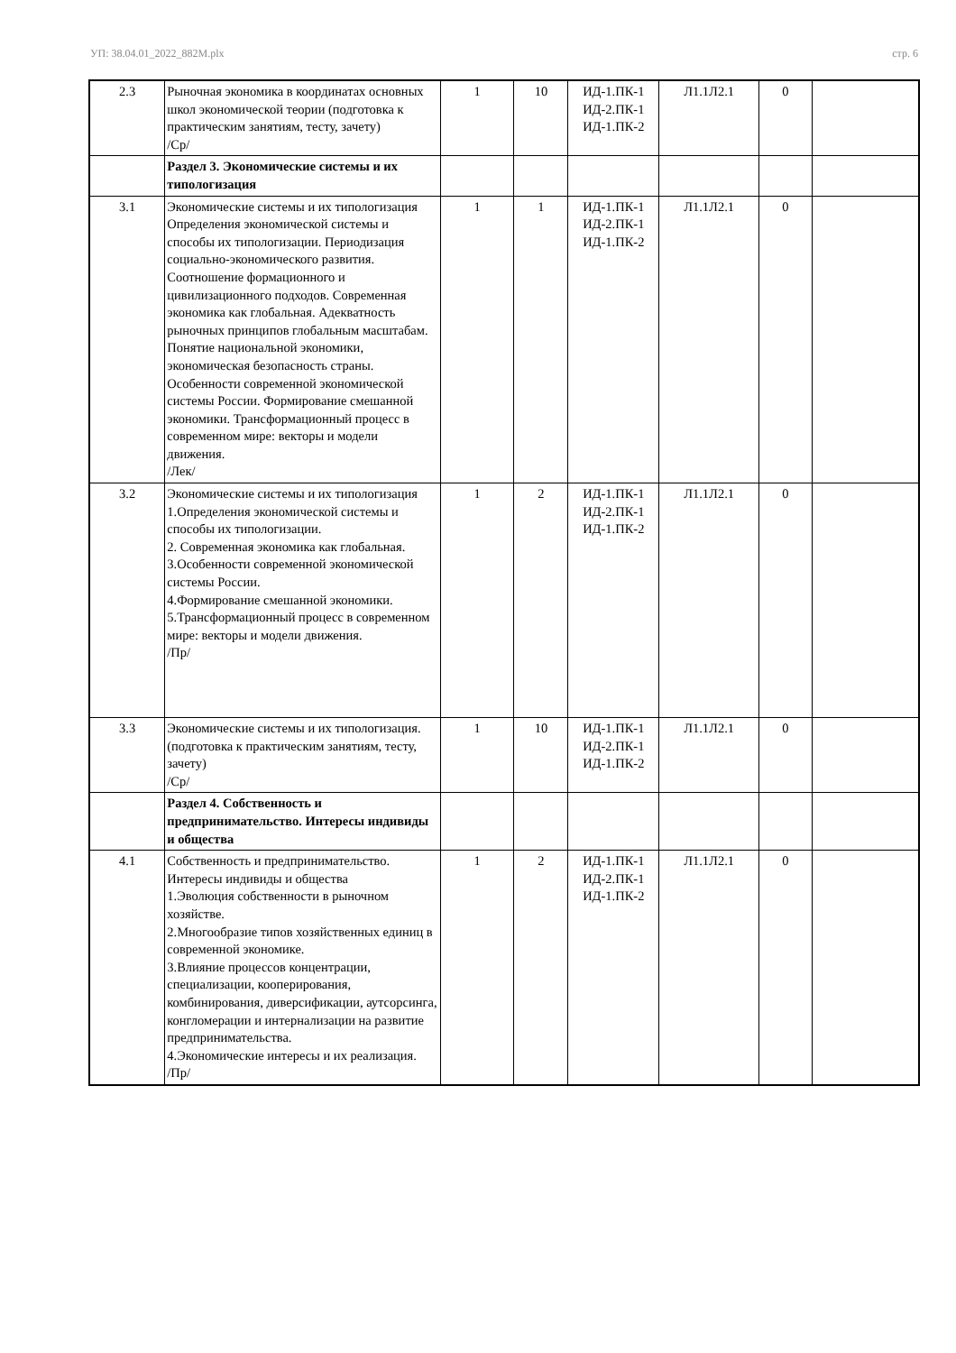УП: 38.04.01_2022_882М.plx стр. 6
| 2.3 | Рыночная экономика в координатах основных школ экономической теории (подготовка к практическим занятиям, тесту, зачету) /Ср/ | 1 | 10 | ИД-1.ПК-1 ИД-2.ПК-1 ИД-1.ПК-2 | Л1.1Л2.1 | 0 | |
| | Раздел 3. Экономические системы и их типологизация | | | | | | |
| 3.1 | Экономические системы и их типологизация Определения экономической системы и способы их типологизации. Периодизация социально-экономического развития. Соотношение формационного и цивилизационного подходов. Современная экономика как глобальная. Адекватность рыночных принципов глобальным масштабам. Понятие национальной экономики, экономическая безопасность страны. Особенности современной экономической системы России. Формирование смешанной экономики. Трансформационный процесс в современном мире: векторы и модели движения. /Лек/ | 1 | 1 | ИД-1.ПК-1 ИД-2.ПК-1 ИД-1.ПК-2 | Л1.1Л2.1 | 0 | |
| 3.2 | Экономические системы и их типологизация 1.Определения экономической системы и способы их типологизации. 2. Современная экономика как глобальная. 3.Особенности современной экономической системы России. 4.Формирование смешанной экономики. 5.Трансформационный процесс в современном мире: векторы и модели движения. /Пр/ | 1 | 2 | ИД-1.ПК-1 ИД-2.ПК-1 ИД-1.ПК-2 | Л1.1Л2.1 | 0 | |
| 3.3 | Экономические системы и их типологизация. (подготовка к практическим занятиям, тесту, зачету) /Ср/ | 1 | 10 | ИД-1.ПК-1 ИД-2.ПК-1 ИД-1.ПК-2 | Л1.1Л2.1 | 0 | |
| | Раздел 4. Собственность и предпринимательство. Интересы индивиды и общества | | | | | | |
| 4.1 | Собственность и предпринимательство. Интересы индивиды и общества 1.Эволюция собственности в рыночном хозяйстве. 2.Многообразие типов хозяйственных единиц в современной экономике. 3.Влияние процессов концентрации, специализации, кооперирования, комбинирования, диверсификации, аутсорсинга, конгломерации и интернализации на развитие предпринимательства. 4.Экономические интересы и их реализация. /Пр/ | 1 | 2 | ИД-1.ПК-1 ИД-2.ПК-1 ИД-1.ПК-2 | Л1.1Л2.1 | 0 | |